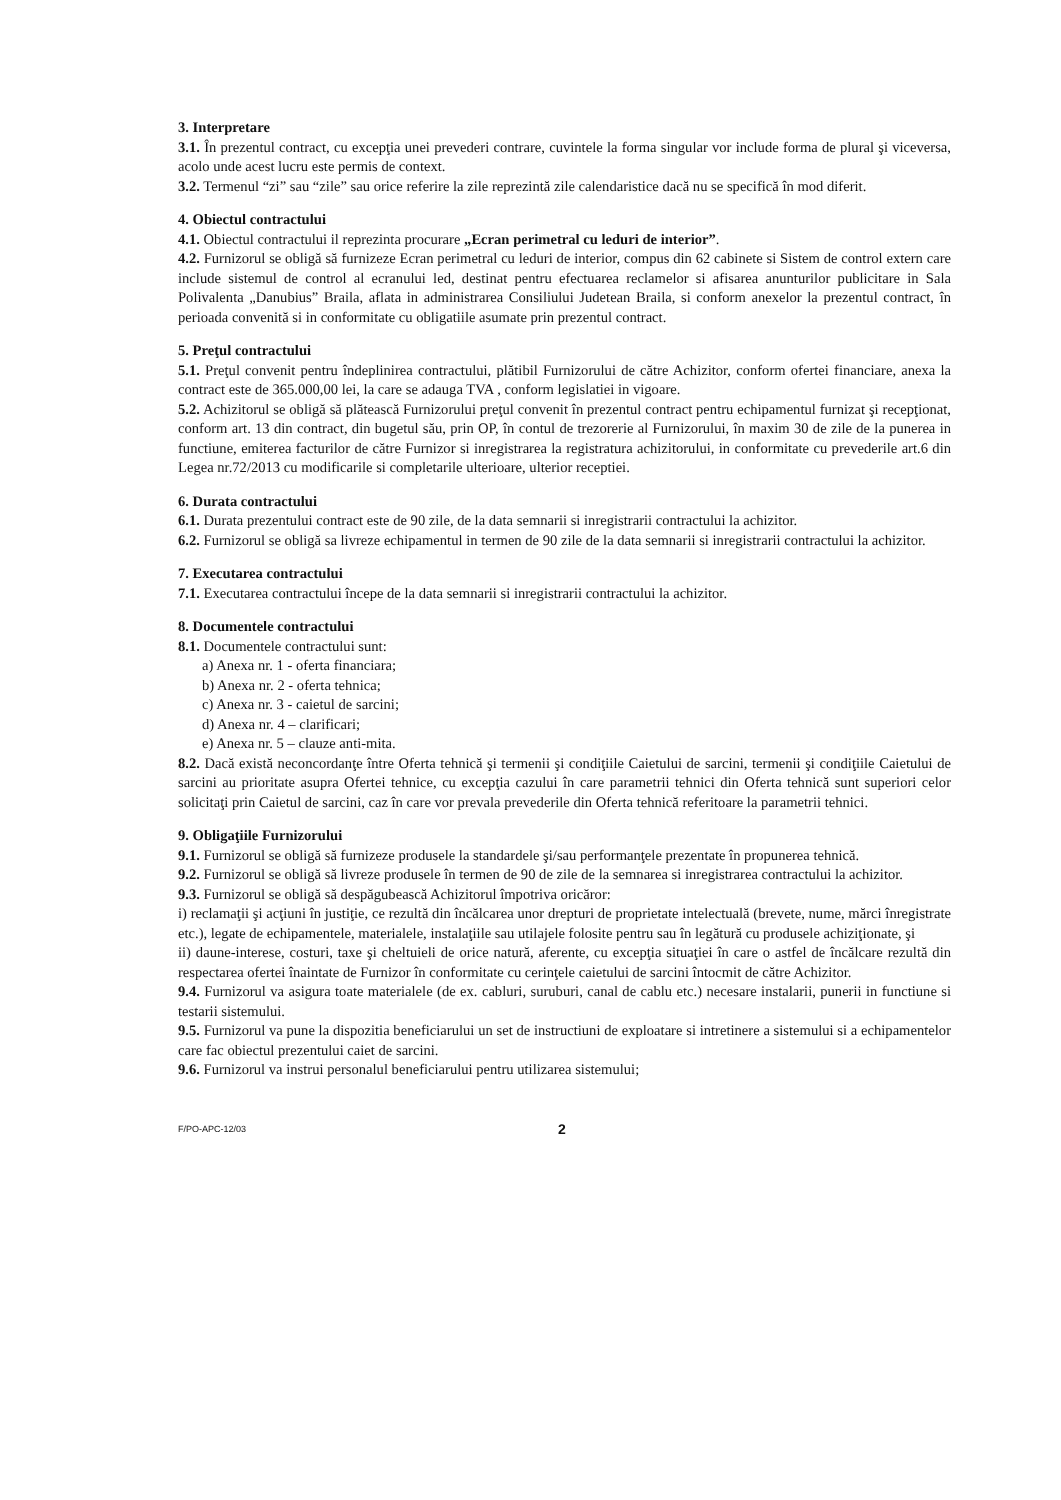3. Interpretare
3.1. În prezentul contract, cu excepţia unei prevederi contrare, cuvintele la forma singular vor include forma de plural şi viceversa, acolo unde acest lucru este permis de context.
3.2. Termenul “zi” sau “zile” sau orice referire la zile reprezintă zile calendaristice dacă nu se specifică în mod diferit.
4. Obiectul contractului
4.1. Obiectul contractului il reprezinta procurare „Ecran perimetral cu leduri de interior”.
4.2. Furnizorul se obligă să furnizeze Ecran perimetral cu leduri de interior, compus din 62 cabinete si Sistem de control extern care include sistemul de control al ecranului led, destinat pentru efectuarea reclamelor si afisarea anunturilor publicitare in Sala Polivalenta „Danubius” Braila, aflata in administrarea Consiliului Judetean Braila, si conform anexelor la prezentul contract, în perioada convenită si in conformitate cu obligatiile asumate prin prezentul contract.
5. Preţul contractului
5.1. Preţul convenit pentru îndeplinirea contractului, plătibil Furnizorului de către Achizitor, conform ofertei financiare, anexa la contract este de 365.000,00 lei, la care se adauga TVA , conform legislatiei in vigoare.
5.2. Achizitorul se obligă să plătească Furnizorului preţul convenit în prezentul contract pentru echipamentul furnizat şi recepţionat, conform art. 13 din contract, din bugetul său, prin OP, în contul de trezorerie al Furnizorului, în maxim 30 de zile de la punerea in functiune, emiterea facturilor de către Furnizor si inregistrarea la registratura achizitorului, in conformitate cu prevederile art.6 din Legea nr.72/2013 cu modificarile si completarile ulterioare, ulterior receptiei.
6. Durata contractului
6.1. Durata prezentului contract este de 90 zile, de la data semnarii si inregistrarii contractului la achizitor.
6.2. Furnizorul se obligă sa livreze echipamentul in termen de 90 zile de la data semnarii si inregistrarii contractului la achizitor.
7. Executarea contractului
7.1. Executarea contractului începe de la data semnarii si inregistrarii contractului la achizitor.
8. Documentele contractului
8.1. Documentele contractului sunt:
a) Anexa nr. 1 - oferta financiara;
b) Anexa nr. 2 - oferta tehnica;
c) Anexa nr. 3 - caietul de sarcini;
d) Anexa nr. 4 – clarificari;
e) Anexa nr. 5 – clauze anti-mita.
8.2. Dacă există neconcordanţe între Oferta tehnică şi termenii şi condiţiile Caietului de sarcini, termenii şi condiţiile Caietului de sarcini au prioritate asupra Ofertei tehnice, cu excepţia cazului în care parametrii tehnici din Oferta tehnică sunt superiori celor solicitaţi prin Caietul de sarcini, caz în care vor prevala prevederile din Oferta tehnică referitoare la parametrii tehnici.
9. Obligaţiile Furnizorului
9.1. Furnizorul se obligă să furnizeze produsele la standardele şi/sau performanţele prezentate în propunerea tehnică.
9.2. Furnizorul se obligă să livreze produsele în termen de 90 de zile de la semnarea si inregistrarea contractului la achizitor.
9.3. Furnizorul se obligă să despăgubească Achizitorul împotriva oricăror:
i) reclamaţii şi acţiuni în justiţie, ce rezultă din încălcarea unor drepturi de proprietate intelectuală (brevete, nume, mărci înregistrate etc.), legate de echipamentele, materialele, instalaţiile sau utilajele folosite pentru sau în legătură cu produsele achiziţionate, şi
ii) daune-interese, costuri, taxe şi cheltuieli de orice natură, aferente, cu excepţia situaţiei în care o astfel de încălcare rezultă din respectarea ofertei înaintate de Furnizor în conformitate cu cerinţele caietului de sarcini întocmit de către Achizitor.
9.4. Furnizorul va asigura toate materialele (de ex. cabluri, suruburi, canal de cablu etc.) necesare instalarii, punerii in functiune si testarii sistemului.
9.5. Furnizorul va pune la dispozitia beneficiarului un set de instructiuni de exploatare si intretinere a sistemului si a echipamentelor care fac obiectul prezentului caiet de sarcini.
9.6. Furnizorul va instrui personalul beneficiarului pentru utilizarea sistemului;
F/PO-APC-12/03 2